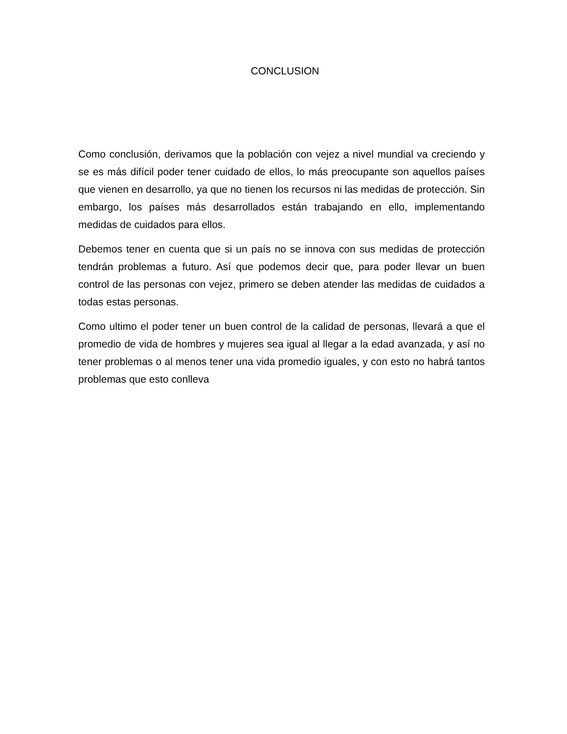CONCLUSION
Como conclusión, derivamos que la población con vejez a nivel mundial va creciendo y se es más difícil poder tener cuidado de ellos, lo más preocupante son aquellos países que vienen en desarrollo, ya que no tienen los recursos ni las medidas de protección. Sin embargo, los países más desarrollados están trabajando en ello, implementando medidas de cuidados para ellos.
Debemos tener en cuenta que si un país no se innova con sus medidas de protección tendrán problemas a futuro. Así que podemos decir que, para poder llevar un buen control de las personas con vejez, primero se deben atender las medidas de cuidados a todas estas personas.
Como ultimo el poder tener un buen control de la calidad de personas, llevará a que el promedio de vida de hombres y mujeres sea igual al llegar a la edad avanzada, y así no tener problemas o al menos tener una vida promedio iguales, y con esto no habrá tantos problemas que esto conlleva